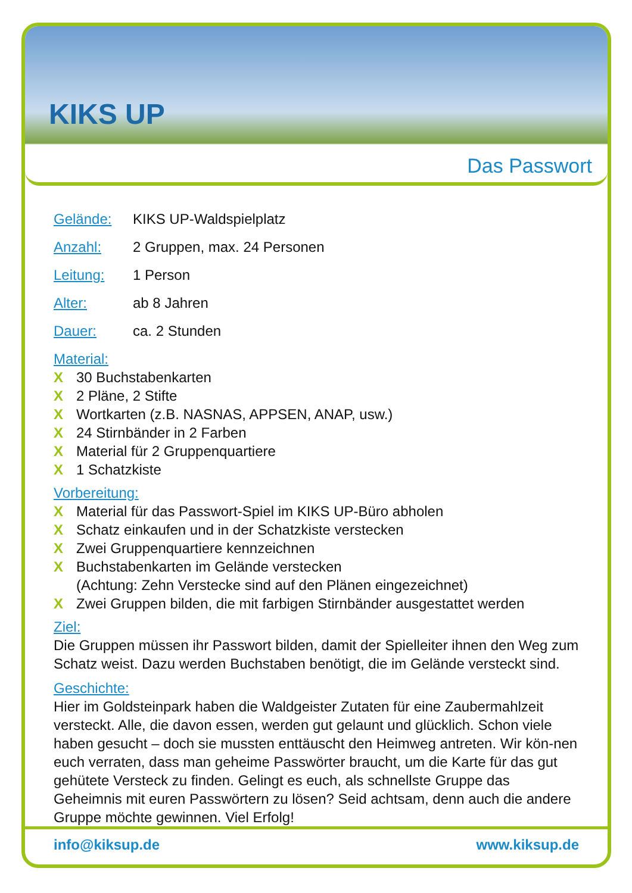KIKS UP
Das Passwort
Gelände: KIKS UP-Waldspielplatz
Anzahl: 2 Gruppen, max. 24 Personen
Leitung: 1 Person
Alter: ab 8 Jahren
Dauer: ca. 2 Stunden
Material:
X 30 Buchstabenkarten
X 2 Pläne, 2 Stifte
X Wortkarten (z.B. NASNAS, APPSEN, ANAP, usw.)
X 24 Stirnbänder in 2 Farben
X Material für 2 Gruppenquartiere
X 1 Schatzkiste
Vorbereitung:
X Material für das Passwort-Spiel im KIKS UP-Büro abholen
X Schatz einkaufen und in der Schatzkiste verstecken
X Zwei Gruppenquartiere kennzeichnen
X Buchstabenkarten im Gelände verstecken
(Achtung: Zehn Verstecke sind auf den Plänen eingezeichnet)
X Zwei Gruppen bilden, die mit farbigen Stirnbänder ausgestattet werden
Ziel:
Die Gruppen müssen ihr Passwort bilden, damit der Spielleiter ihnen den Weg zum Schatz weist. Dazu werden Buchstaben benötigt, die im Gelände versteckt sind.
Geschichte:
Hier im Goldsteinpark haben die Waldgeister Zutaten für eine Zaubermahlzeit versteckt. Alle, die davon essen, werden gut gelaunt und glücklich. Schon viele haben gesucht – doch sie mussten enttäuscht den Heimweg antreten. Wir kön-nen euch verraten, dass man geheime Passwörter braucht, um die Karte für das gut gehütete Versteck zu finden. Gelingt es euch, als schnellste Gruppe das Geheimnis mit euren Passwörtern zu lösen? Seid achtsam, denn auch die andere Gruppe möchte gewinnen. Viel Erfolg!
info@kiksup.de www.kiksup.de